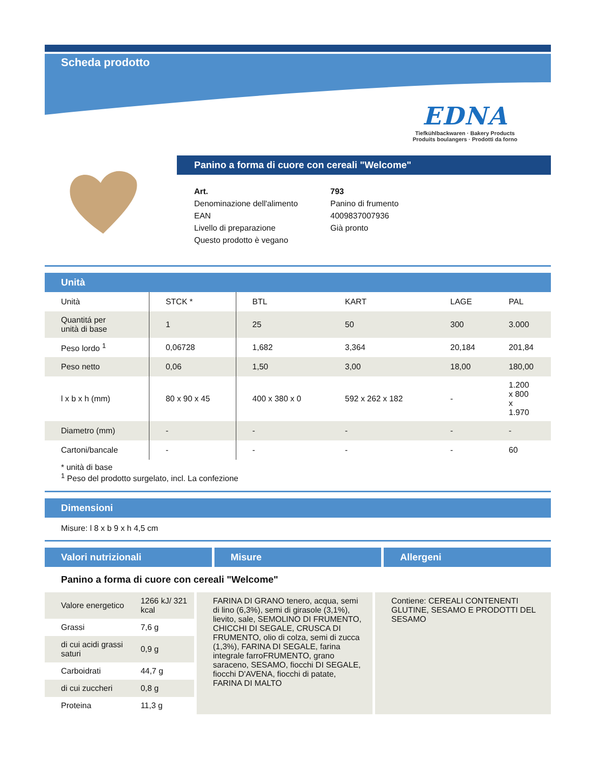Scheda prodotto
EDNA
Tiefkühlbackwaren · Bakery Products
Produits boulangers · Prodotti da forno
Panino a forma di cuore con cereali "Welcome"
| Art. | 793 |
| Denominazione dell'alimento | Panino di frumento |
| EAN | 4009837007936 |
| Livello di preparazione | Già pronto |
| Questo prodotto è vegano | |
Unità
| Unità | STCK * | BTL | KART | LAGE | PAL |
| Quantitá per unità di base | 1 | 25 | 50 | 300 | 3.000 |
| Peso lordo <sup>1</sup> | 0,06728 | 1,682 | 3,364 | 20,184 | 201,84 |
| Peso netto | 0,06 | 1,50 | 3,00 | 18,00 | 180,00 |
| l x b x h (mm) | 80 x 90 x 45 | 400 x 380 x 0 | 592 x 262 x 182 | - | 1.200 x 800 x 1.970 |
| Diametro (mm) | - | - | - | - | - |
| Cartoni/bancale | - | - | - | - | 60 |
* unità di base
<sup>1</sup> Peso del prodotto surgelato, incl. La confezione
Dimensioni
Misure: l 8 x b 9 x h 4,5 cm
Valori nutrizionali Misure Allergeni
Panino a forma di cuore con cereali "Welcome"
| Valore energetico | 1266 kJ/ 321 kcal |
| Grassi | 7,6 g |
| di cui acidi grassi saturi | 0,9 g |
| Carboidrati | 44,7 g |
| di cui zuccheri | 0,8 g |
| Proteina | 11,3 g |
FARINA DI GRANO tenero, acqua, semi di lino (6,3%), semi di girasole (3,1%), lievito, sale, SEMOLINO DI FRUMENTO, CHICCHI DI SEGALE, CRUSCA DI FRUMENTO, olio di colza, semi di zucca (1,3%), FARINA DI SEGALE, farina integrale farroFRUMENTO, grano saraceno, SESAMO, fiocchi DI SEGALE, fiocchi D'AVENA, fiocchi di patate, FARINA DI MALTO
Contiene: CEREALI CONTENENTI GLUTINE, SESAMO E PRODOTTI DEL SESAMO